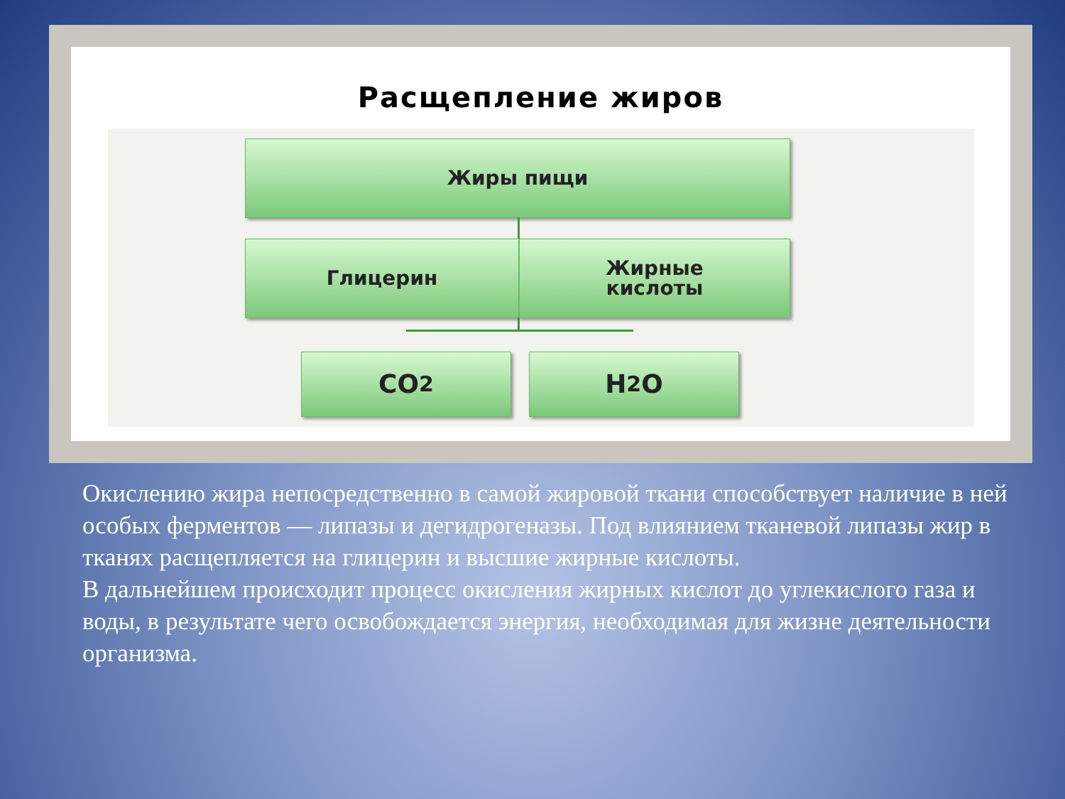Расщепление жиров
Жиры пищи
Глицерин
Жирные
кислоты
CO<sub>2</sub> H<sub>2</sub>O
Окислению жира непосредственно в самой жировой ткани способствует наличие в ней особых ферментов — липазы и дегидрогеназы. Под влиянием тканевой липазы жир в тканях расщепляется на глицерин и высшие жирные кислоты.
В дальнейшем происходит процесс окисления жирных кислот до углекислого газа и воды, в результате чего освобождается энергия, необходимая для жизне деятельности организма.